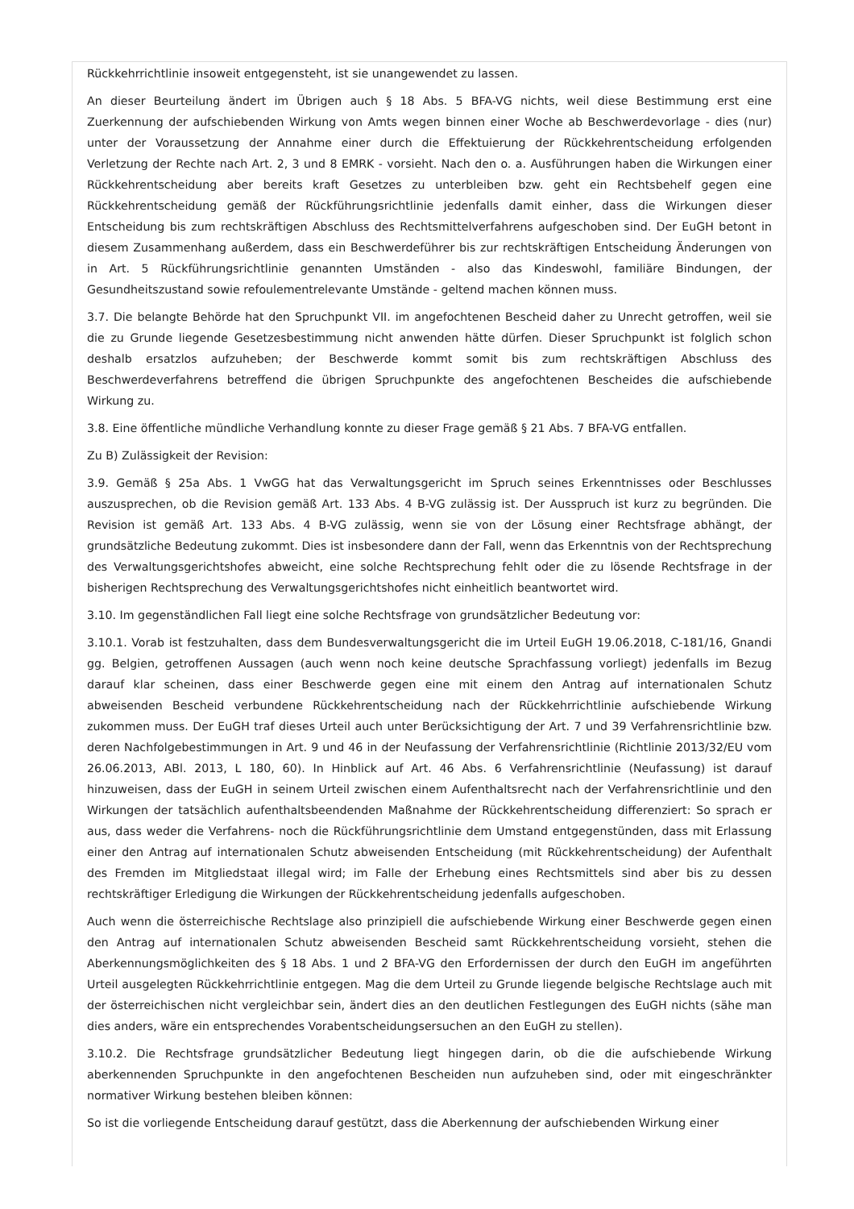Rückkehrrichtlinie insoweit entgegensteht, ist sie unangewendet zu lassen.
An dieser Beurteilung ändert im Übrigen auch § 18 Abs. 5 BFA-VG nichts, weil diese Bestimmung erst eine Zuerkennung der aufschiebenden Wirkung von Amts wegen binnen einer Woche ab Beschwerdevorlage - dies (nur) unter der Voraussetzung der Annahme einer durch die Effektuierung der Rückkehrentscheidung erfolgenden Verletzung der Rechte nach Art. 2, 3 und 8 EMRK - vorsieht. Nach den o. a. Ausführungen haben die Wirkungen einer Rückkehrentscheidung aber bereits kraft Gesetzes zu unterbleiben bzw. geht ein Rechtsbehelf gegen eine Rückkehrentscheidung gemäß der Rückführungsrichtlinie jedenfalls damit einher, dass die Wirkungen dieser Entscheidung bis zum rechtskräftigen Abschluss des Rechtsmittelverfahrens aufgeschoben sind. Der EuGH betont in diesem Zusammenhang außerdem, dass ein Beschwerdeführer bis zur rechtskräftigen Entscheidung Änderungen von in Art. 5 Rückführungsrichtlinie genannten Umständen - also das Kindeswohl, familiäre Bindungen, der Gesundheitszustand sowie refoulementrelevante Umstände - geltend machen können muss.
3.7. Die belangte Behörde hat den Spruchpunkt VII. im angefochtenen Bescheid daher zu Unrecht getroffen, weil sie die zu Grunde liegende Gesetzesbestimmung nicht anwenden hätte dürfen. Dieser Spruchpunkt ist folglich schon deshalb ersatzlos aufzuheben; der Beschwerde kommt somit bis zum rechtskräftigen Abschluss des Beschwerdeverfahrens betreffend die übrigen Spruchpunkte des angefochtenen Bescheides die aufschiebende Wirkung zu.
3.8. Eine öffentliche mündliche Verhandlung konnte zu dieser Frage gemäß § 21 Abs. 7 BFA-VG entfallen.
Zu B) Zulässigkeit der Revision:
3.9. Gemäß § 25a Abs. 1 VwGG hat das Verwaltungsgericht im Spruch seines Erkenntnisses oder Beschlusses auszusprechen, ob die Revision gemäß Art. 133 Abs. 4 B-VG zulässig ist. Der Ausspruch ist kurz zu begründen. Die Revision ist gemäß Art. 133 Abs. 4 B-VG zulässig, wenn sie von der Lösung einer Rechtsfrage abhängt, der grundsätzliche Bedeutung zukommt. Dies ist insbesondere dann der Fall, wenn das Erkenntnis von der Rechtsprechung des Verwaltungsgerichtshofes abweicht, eine solche Rechtsprechung fehlt oder die zu lösende Rechtsfrage in der bisherigen Rechtsprechung des Verwaltungsgerichtshofes nicht einheitlich beantwortet wird.
3.10. Im gegenständlichen Fall liegt eine solche Rechtsfrage von grundsätzlicher Bedeutung vor:
3.10.1. Vorab ist festzuhalten, dass dem Bundesverwaltungsgericht die im Urteil EuGH 19.06.2018, C-181/16, Gnandi gg. Belgien, getroffenen Aussagen (auch wenn noch keine deutsche Sprachfassung vorliegt) jedenfalls im Bezug darauf klar scheinen, dass einer Beschwerde gegen eine mit einem den Antrag auf internationalen Schutz abweisenden Bescheid verbundene Rückkehrentscheidung nach der Rückkehrrichtlinie aufschiebende Wirkung zukommen muss. Der EuGH traf dieses Urteil auch unter Berücksichtigung der Art. 7 und 39 Verfahrensrichtlinie bzw. deren Nachfolgebestimmungen in Art. 9 und 46 in der Neufassung der Verfahrensrichtlinie (Richtlinie 2013/32/EU vom 26.06.2013, ABl. 2013, L 180, 60). In Hinblick auf Art. 46 Abs. 6 Verfahrensrichtlinie (Neufassung) ist darauf hinzuweisen, dass der EuGH in seinem Urteil zwischen einem Aufenthaltsrecht nach der Verfahrensrichtlinie und den Wirkungen der tatsächlich aufenthaltsbeendenden Maßnahme der Rückkehrentscheidung differenziert: So sprach er aus, dass weder die Verfahrens- noch die Rückführungsrichtlinie dem Umstand entgegenstünden, dass mit Erlassung einer den Antrag auf internationalen Schutz abweisenden Entscheidung (mit Rückkehrentscheidung) der Aufenthalt des Fremden im Mitgliedstaat illegal wird; im Falle der Erhebung eines Rechtsmittels sind aber bis zu dessen rechtskräftiger Erledigung die Wirkungen der Rückkehrentscheidung jedenfalls aufgeschoben.
Auch wenn die österreichische Rechtslage also prinzipiell die aufschiebende Wirkung einer Beschwerde gegen einen den Antrag auf internationalen Schutz abweisenden Bescheid samt Rückkehrentscheidung vorsieht, stehen die Aberkennungsmöglichkeiten des § 18 Abs. 1 und 2 BFA-VG den Erfordernissen der durch den EuGH im angeführten Urteil ausgelegten Rückkehrrichtlinie entgegen. Mag die dem Urteil zu Grunde liegende belgische Rechtslage auch mit der österreichischen nicht vergleichbar sein, ändert dies an den deutlichen Festlegungen des EuGH nichts (sähe man dies anders, wäre ein entsprechendes Vorabentscheidungsersuchen an den EuGH zu stellen).
3.10.2. Die Rechtsfrage grundsätzlicher Bedeutung liegt hingegen darin, ob die die aufschiebende Wirkung aberkennenden Spruchpunkte in den angefochtenen Bescheiden nun aufzuheben sind, oder mit eingeschränkter normativer Wirkung bestehen bleiben können:
So ist die vorliegende Entscheidung darauf gestützt, dass die Aberkennung der aufschiebenden Wirkung einer